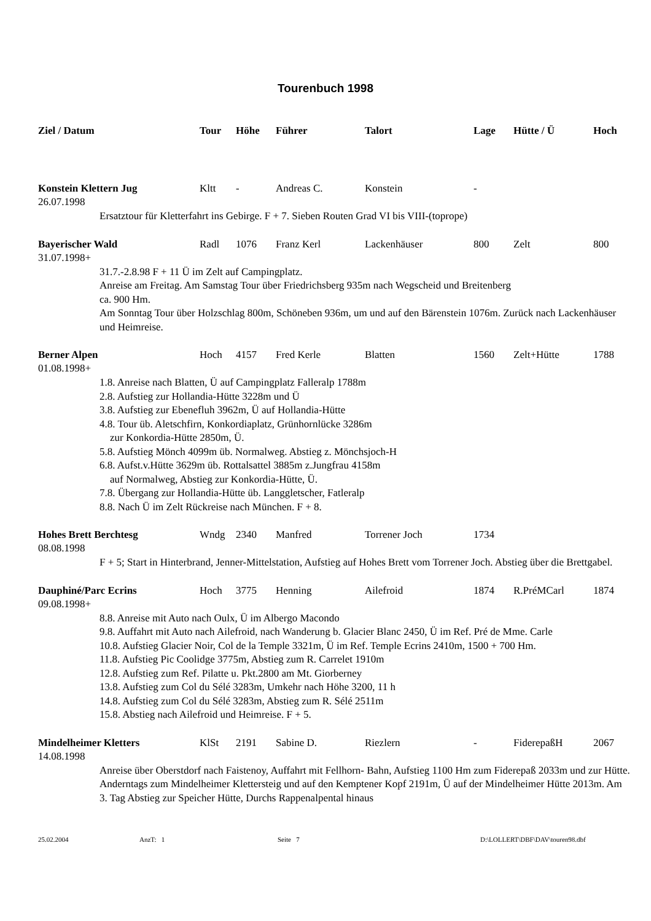Tourenbuch 1998
| Ziel / Datum | Tour | Höhe | Führer | Talort | Lage | Hütte / Ü | Hoch |
| --- | --- | --- | --- | --- | --- | --- | --- |
| Konstein Klettern Jug | Kltt | - | Andreas C. | Konstein | - | | |
| 26.07.1998 | | | | | | | |
| Ersatztour für Kletterfahrt ins Gebirge. F + 7. Sieben Routen Grad VI bis VIII-(toprope) | | | | | | | |
| Bayerischer Wald | Radl | 1076 | Franz Kerl | Lackenhäuser | 800 | Zelt | 800 |
| 31.07.1998+ | | | | | | | |
| 31.7.-2.8.98 F + 11 Ü im Zelt auf Campingplatz. Anreise am Freitag. Am Samstag Tour über Friedrichsberg 935m nach Wegscheid und Breitenberg ca. 900 Hm. Am Sonntag Tour über Holzschlag 800m, Schöneben 936m, um und auf den Bärenstein 1076m. Zurück nach Lackenhäuser und Heimreise. | | | | | | | |
| Berner Alpen | Hoch | 4157 | Fred Kerle | Blatten | 1560 | Zelt+Hütte | 1788 |
| 01.08.1998+ | | | | | | | |
| 1.8. Anreise nach Blatten, Ü auf Campingplatz Falleralp 1788m 2.8. Aufstieg zur Hollandia-Hütte 3228m und Ü 3.8. Aufstieg zur Ebenefluh 3962m, Ü auf Hollandia-Hütte 4.8. Tour üb. Aletschfirn, Konkordiaplatz, Grünhornlücke 3286m zur Konkordia-Hütte 2850m, Ü. 5.8. Aufstieg Mönch 4099m üb. Normalweg. Abstieg z. Mönchsjoch-H 6.8. Aufst.v.Hütte 3629m üb. Rottalsattel 3885m z.Jungfrau 4158m auf Normalweg, Abstieg zur Konkordia-Hütte, Ü. 7.8. Übergang zur Hollandia-Hütte üb. Langgletscher, Fatleralp 8.8. Nach Ü im Zelt Rückreise nach München. F + 8. | | | | | | | |
| Hohes Brett Berchtesg | Wndg | 2340 | Manfred | Torrener Joch | 1734 | | |
| 08.08.1998 | | | | | | | |
| F + 5; Start in Hinterbrand, Jenner-Mittelstation, Aufstieg auf Hohes Brett vom Torrener Joch. Abstieg über die Brettgabel. | | | | | | | |
| Dauphiné/Parc Ecrins | Hoch | 3775 | Henning | Ailefroid | 1874 | R.PréMCarl | 1874 |
| 09.08.1998+ | | | | | | | |
| 8.8. Anreise mit Auto nach Oulx, Ü im Albergo Macondo 9.8. Auffahrt mit Auto nach Ailefroid, nach Wanderung b. Glacier Blanc 2450, Ü im Ref. Pré de Mme. Carle 10.8. Aufstieg Glacier Noir, Col de la Temple 3321m, Ü im Ref. Temple Ecrins 2410m, 1500 + 700 Hm. 11.8. Aufstieg Pic Coolidge 3775m, Abstieg zum R. Carrelet 1910m 12.8. Aufstieg zum Ref. Pilatte u. Pkt.2800 am Mt. Giorberney 13.8. Aufstieg zum Col du Sélé 3283m, Umkehr nach Höhe 3200, 11 h 14.8. Aufstieg zum Col du Sélé 3283m, Abstieg zum R. Sélé 2511m 15.8. Abstieg nach Ailefroid und Heimreise. F + 5. | | | | | | | |
| Mindelheimer Kletters | KlSt | 2191 | Sabine D. | Riezlern | - | FiderepaßH | 2067 |
| 14.08.1998 | | | | | | | |
| Anreise über Oberstdorf nach Faistenoy, Auffahrt mit Fellhorn- Bahn, Aufstieg 1100 Hm zum Fiderepaß 2033m und zur Hütte. Anderntags zum Mindelheimer Klettersteig und auf den Kemptener Kopf 2191m, Ü auf der Mindelheimer Hütte 2013m. Am 3. Tag Abstieg zur Speicher Hütte, Durchs Rappenalpental hinaus | | | | | | | |
25.02.2004 AnzT: 1 Seite 7 D:\LOLLERT\DBF\DAV\touren98.dbf